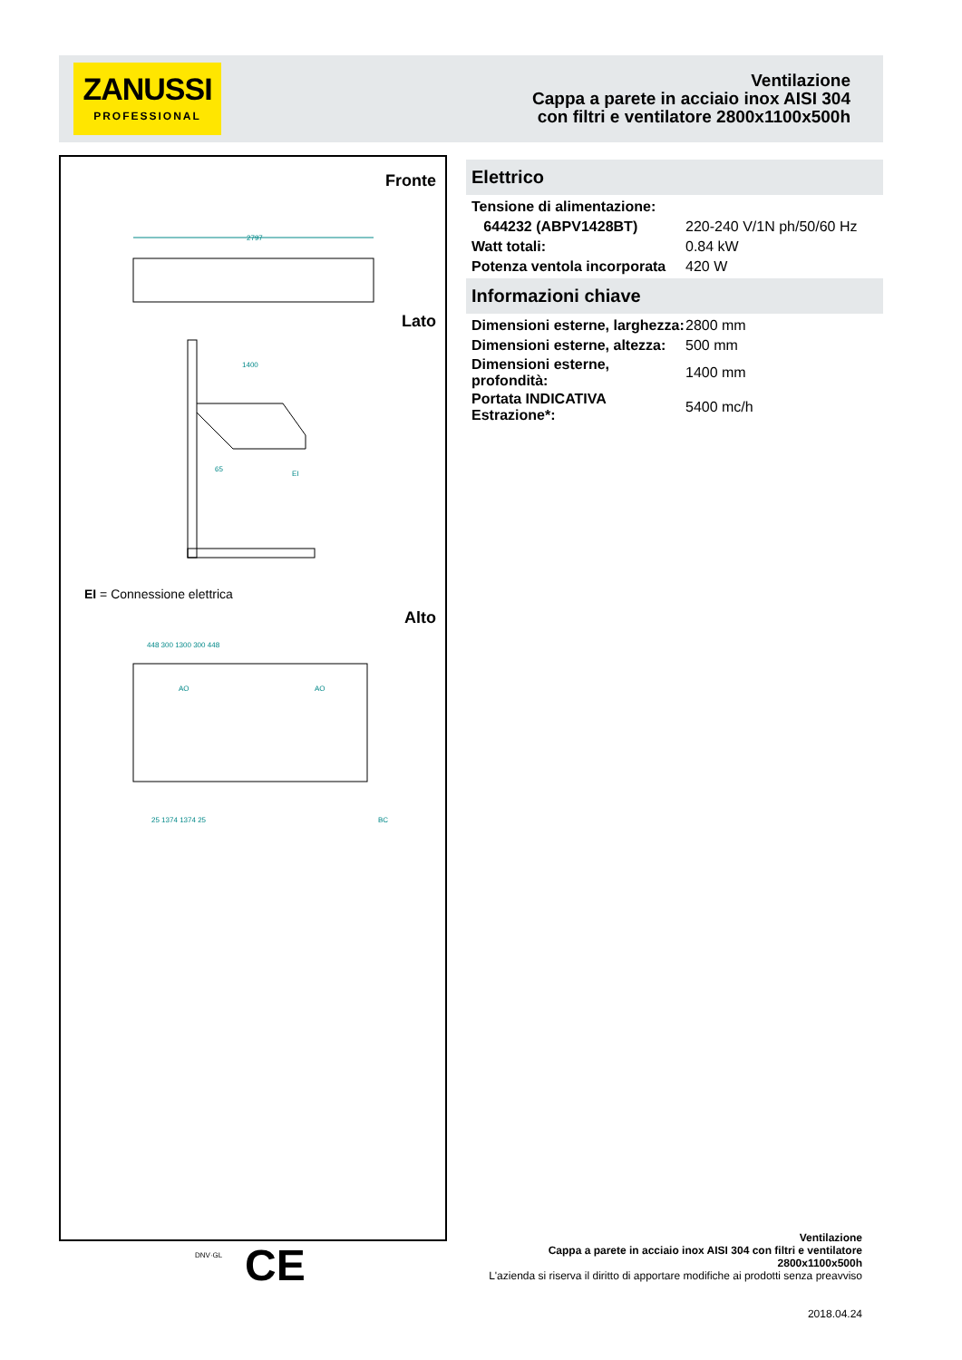ZANUSSI
PROFESSIONAL
Ventilazione
Cappa a parete in acciaio inox AISI 304
con filtri e ventilatore 2800x1100x500h
Fronte
2797
Lato
1400
65
EI
EI = Connessione elettrica
Alto
448 300 1300 300 448
AO
AO
BC
25 1374 1374 25
Elettrico
| Tensione di alimentazione: | |
| 644232 (ABPV1428BT) | 220-240 V/1N ph/50/60 Hz |
| Watt totali: | 0.84 kW |
| Potenza ventola incorporata | 420 W |
Informazioni chiave
| Dimensioni esterne, larghezza: | 2800 mm |
| Dimensioni esterne, altezza: | 500 mm |
| Dimensioni esterne, profondità: | 1400 mm |
| Portata INDICATIVA Estrazione*: | 5400 mc/h |
DNV·GL CE
Ventilazione
Cappa a parete in acciaio inox AISI 304 con filtri e ventilatore
2800x1100x500h
L'azienda si riserva il diritto di apportare modifiche ai prodotti senza preavviso
2018.04.24